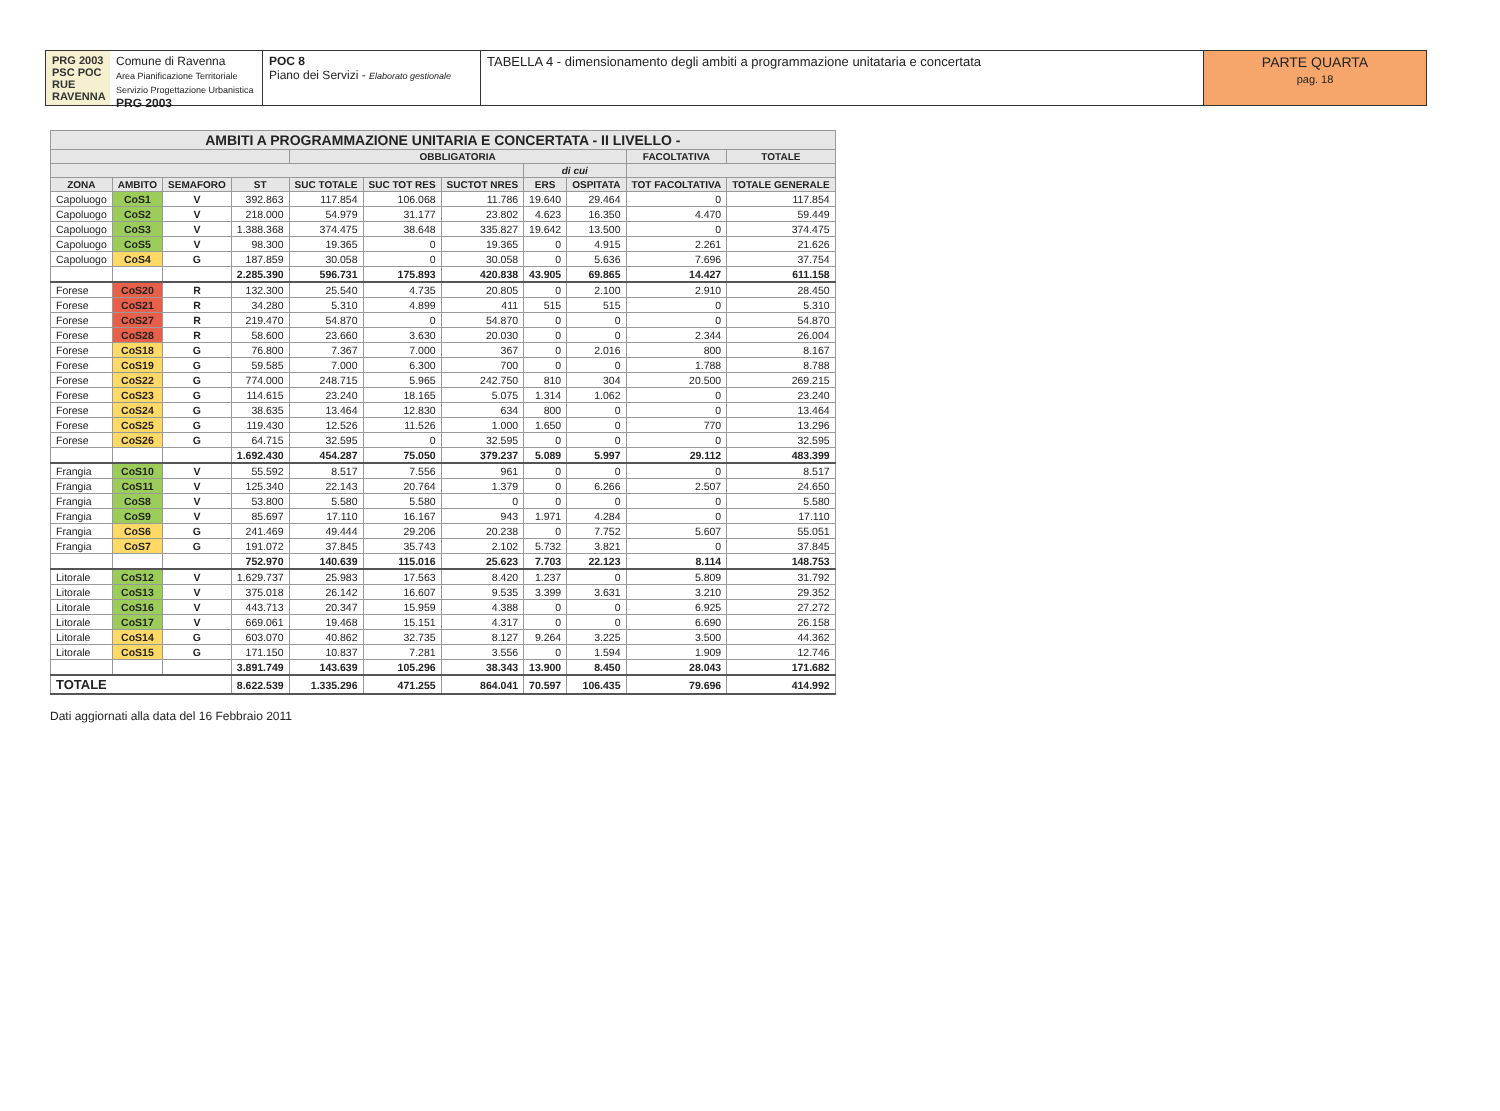PRG 2003
PSC POC RUE
RAVENNA
Comune di Ravenna
Area Pianificazione Territoriale
Servizio Progettazione Urbanistica
PRG 2003
POC 8
Piano dei Servizi - Elaborato gestionale
TABELLA 4 - dimensionamento degli ambiti a programmazione unitataria e concertata
PARTE QUARTA
pag. 18
| AMBITI A PROGRAMMAZIONE UNITARIA E CONCERTATA - II LIVELLO - | | | | | | | | | | |
| --- | --- | --- | --- | --- | --- | --- | --- | --- | --- | --- |
| | | | | OBBLIGATORIA | | | | | FACOLTATIVA | TOTALE |
| | | | | | | | di cui | | | |
| ZONA | AMBITO | SEMAFORO | ST | SUC TOTALE | SUC TOT RES | SUCTOT NRES | ERS | OSPITATA | TOT FACOLTATIVA | TOTALE GENERALE |
| Capoluogo | CoS1 | V | 392.863 | 117.854 | 106.068 | 11.786 | 19.640 | 29.464 | 0 | 117.854 |
| Capoluogo | CoS2 | V | 218.000 | 54.979 | 31.177 | 23.802 | 4.623 | 16.350 | 4.470 | 59.449 |
| Capoluogo | CoS3 | V | 1.388.368 | 374.475 | 38.648 | 335.827 | 19.642 | 13.500 | 0 | 374.475 |
| Capoluogo | CoS5 | V | 98.300 | 19.365 | 0 | 19.365 | 0 | 4.915 | 2.261 | 21.626 |
| Capoluogo | CoS4 | G | 187.859 | 30.058 | 0 | 30.058 | 0 | 5.636 | 7.696 | 37.754 |
| | | | 2.285.390 | 596.731 | 175.893 | 420.838 | 43.905 | 69.865 | 14.427 | 611.158 |
| Forese | CoS20 | R | 132.300 | 25.540 | 4.735 | 20.805 | 0 | 2.100 | 2.910 | 28.450 |
| Forese | CoS21 | R | 34.280 | 5.310 | 4.899 | 411 | 515 | 515 | 0 | 5.310 |
| Forese | CoS27 | R | 219.470 | 54.870 | 0 | 54.870 | 0 | 0 | 0 | 54.870 |
| Forese | CoS28 | R | 58.600 | 23.660 | 3.630 | 20.030 | 0 | 0 | 2.344 | 26.004 |
| Forese | CoS18 | G | 76.800 | 7.367 | 7.000 | 367 | 0 | 2.016 | 800 | 8.167 |
| Forese | CoS19 | G | 59.585 | 7.000 | 6.300 | 700 | 0 | 0 | 1.788 | 8.788 |
| Forese | CoS22 | G | 774.000 | 248.715 | 5.965 | 242.750 | 810 | 304 | 20.500 | 269.215 |
| Forese | CoS23 | G | 114.615 | 23.240 | 18.165 | 5.075 | 1.314 | 1.062 | 0 | 23.240 |
| Forese | CoS24 | G | 38.635 | 13.464 | 12.830 | 634 | 800 | 0 | 0 | 13.464 |
| Forese | CoS25 | G | 119.430 | 12.526 | 11.526 | 1.000 | 1.650 | 0 | 770 | 13.296 |
| Forese | CoS26 | G | 64.715 | 32.595 | 0 | 32.595 | 0 | 0 | 0 | 32.595 |
| | | | 1.692.430 | 454.287 | 75.050 | 379.237 | 5.089 | 5.997 | 29.112 | 483.399 |
| Frangia | CoS10 | V | 55.592 | 8.517 | 7.556 | 961 | 0 | 0 | 0 | 8.517 |
| Frangia | CoS11 | V | 125.340 | 22.143 | 20.764 | 1.379 | 0 | 6.266 | 2.507 | 24.650 |
| Frangia | CoS8 | V | 53.800 | 5.580 | 5.580 | 0 | 0 | 0 | 0 | 5.580 |
| Frangia | CoS9 | V | 85.697 | 17.110 | 16.167 | 943 | 1.971 | 4.284 | 0 | 17.110 |
| Frangia | CoS6 | G | 241.469 | 49.444 | 29.206 | 20.238 | 0 | 7.752 | 5.607 | 55.051 |
| Frangia | CoS7 | G | 191.072 | 37.845 | 35.743 | 2.102 | 5.732 | 3.821 | 0 | 37.845 |
| | | | 752.970 | 140.639 | 115.016 | 25.623 | 7.703 | 22.123 | 8.114 | 148.753 |
| Litorale | CoS12 | V | 1.629.737 | 25.983 | 17.563 | 8.420 | 1.237 | 0 | 5.809 | 31.792 |
| Litorale | CoS13 | V | 375.018 | 26.142 | 16.607 | 9.535 | 3.399 | 3.631 | 3.210 | 29.352 |
| Litorale | CoS16 | V | 443.713 | 20.347 | 15.959 | 4.388 | 0 | 0 | 6.925 | 27.272 |
| Litorale | CoS17 | V | 669.061 | 19.468 | 15.151 | 4.317 | 0 | 0 | 6.690 | 26.158 |
| Litorale | CoS14 | G | 603.070 | 40.862 | 32.735 | 8.127 | 9.264 | 3.225 | 3.500 | 44.362 |
| Litorale | CoS15 | G | 171.150 | 10.837 | 7.281 | 3.556 | 0 | 1.594 | 1.909 | 12.746 |
| | | | 3.891.749 | 143.639 | 105.296 | 38.343 | 13.900 | 8.450 | 28.043 | 171.682 |
| TOTALE | | | 8.622.539 | 1.335.296 | 471.255 | 864.041 | 70.597 | 106.435 | 79.696 | 414.992 |
Dati aggiornati alla data del 16 Febbraio 2011